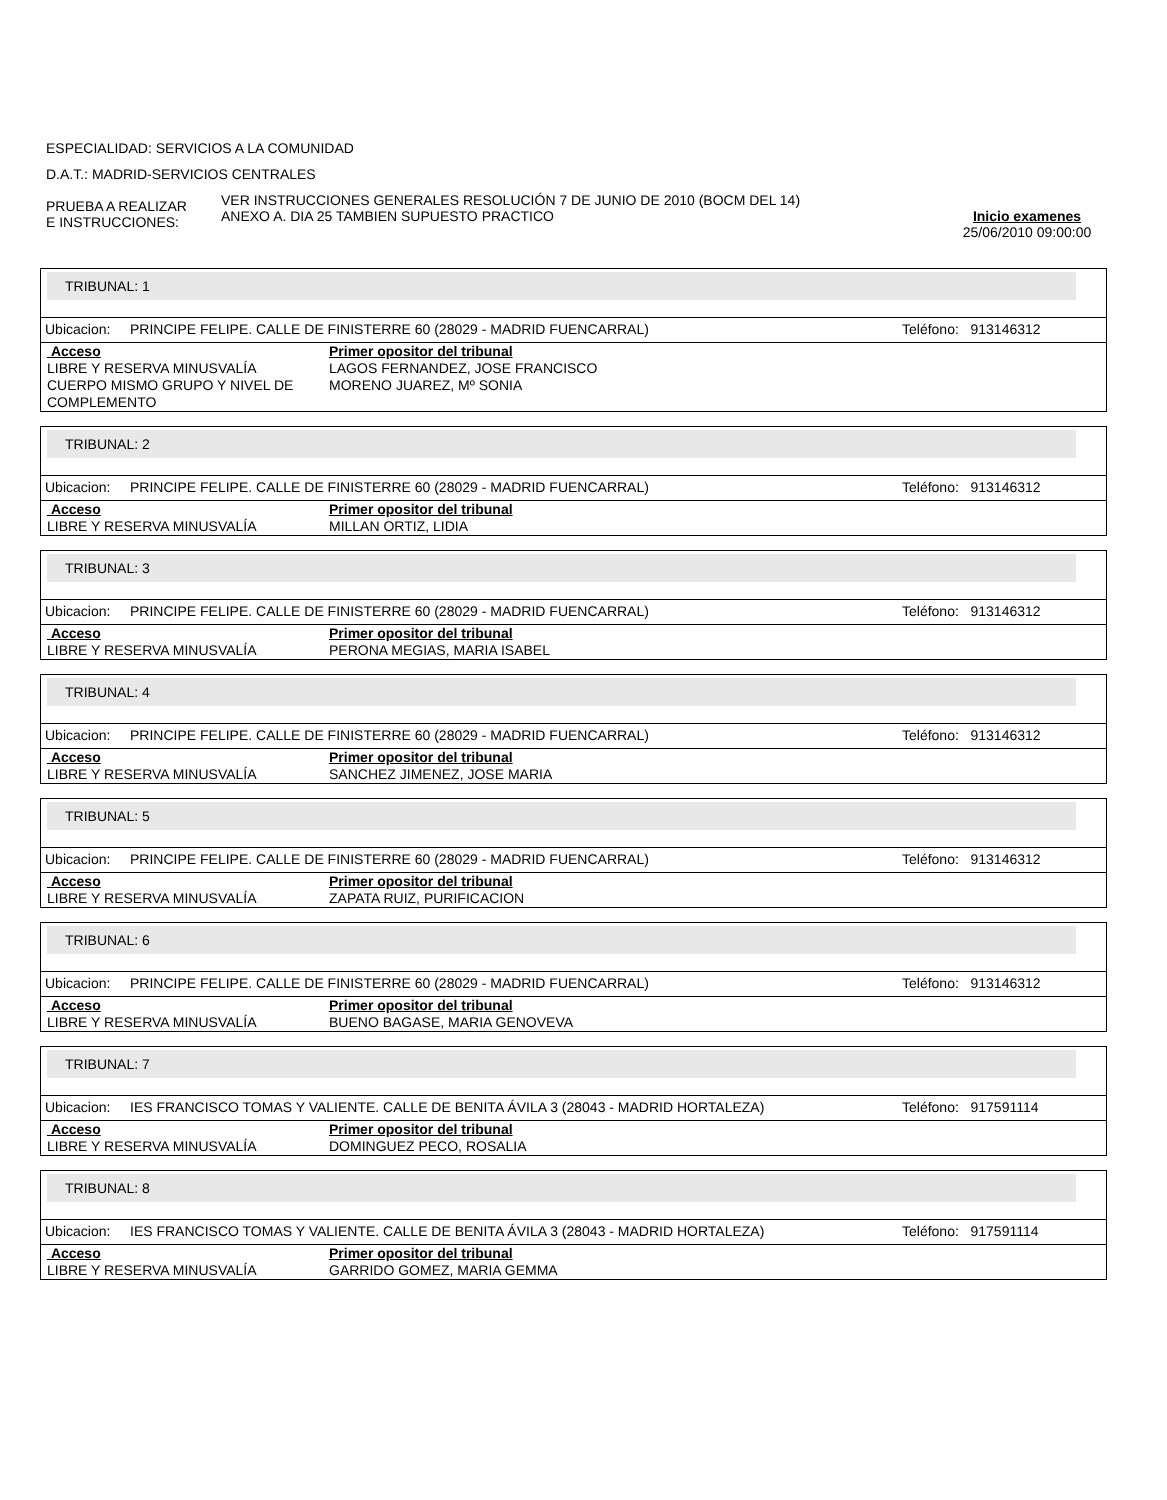ESPECIALIDAD: SERVICIOS A LA COMUNIDAD
D.A.T.: MADRID-SERVICIOS CENTRALES
PRUEBA A REALIZAR
E INSTRUCCIONES:
VER INSTRUCCIONES GENERALES RESOLUCIÓN 7 DE JUNIO DE 2010 (BOCM DEL 14)
ANEXO A. DIA 25 TAMBIEN SUPUESTO PRACTICO
Inicio examenes
25/06/2010 09:00:00
TRIBUNAL: 1
Ubicacion: PRINCIPE FELIPE. CALLE DE FINISTERRE 60 (28029 - MADRID FUENCARRAL) Teléfono: 913146312
| Acceso | Primer opositor del tribunal |
| --- | --- |
| LIBRE Y RESERVA MINUSVALÍA | LAGOS FERNANDEZ, JOSE FRANCISCO |
| CUERPO MISMO GRUPO Y NIVEL DE COMPLEMENTO | MORENO JUAREZ, Mº SONIA |
TRIBUNAL: 2
Ubicacion: PRINCIPE FELIPE. CALLE DE FINISTERRE 60 (28029 - MADRID FUENCARRAL) Teléfono: 913146312
| Acceso | Primer opositor del tribunal |
| --- | --- |
| LIBRE Y RESERVA MINUSVALÍA | MILLAN ORTIZ, LIDIA |
TRIBUNAL: 3
Ubicacion: PRINCIPE FELIPE. CALLE DE FINISTERRE 60 (28029 - MADRID FUENCARRAL) Teléfono: 913146312
| Acceso | Primer opositor del tribunal |
| --- | --- |
| LIBRE Y RESERVA MINUSVALÍA | PERONA MEGIAS, MARIA ISABEL |
TRIBUNAL: 4
Ubicacion: PRINCIPE FELIPE. CALLE DE FINISTERRE 60 (28029 - MADRID FUENCARRAL) Teléfono: 913146312
| Acceso | Primer opositor del tribunal |
| --- | --- |
| LIBRE Y RESERVA MINUSVALÍA | SANCHEZ JIMENEZ, JOSE MARIA |
TRIBUNAL: 5
Ubicacion: PRINCIPE FELIPE. CALLE DE FINISTERRE 60 (28029 - MADRID FUENCARRAL) Teléfono: 913146312
| Acceso | Primer opositor del tribunal |
| --- | --- |
| LIBRE Y RESERVA MINUSVALÍA | ZAPATA RUIZ, PURIFICACION |
TRIBUNAL: 6
Ubicacion: PRINCIPE FELIPE. CALLE DE FINISTERRE 60 (28029 - MADRID FUENCARRAL) Teléfono: 913146312
| Acceso | Primer opositor del tribunal |
| --- | --- |
| LIBRE Y RESERVA MINUSVALÍA | BUENO BAGASE, MARIA GENOVEVA |
TRIBUNAL: 7
Ubicacion: IES FRANCISCO TOMAS Y VALIENTE. CALLE DE BENITA ÁVILA 3 (28043 - MADRID HORTALEZA) Teléfono: 917591114
| Acceso | Primer opositor del tribunal |
| --- | --- |
| LIBRE Y RESERVA MINUSVALÍA | DOMINGUEZ PECO, ROSALIA |
TRIBUNAL: 8
Ubicacion: IES FRANCISCO TOMAS Y VALIENTE. CALLE DE BENITA ÁVILA 3 (28043 - MADRID HORTALEZA) Teléfono: 917591114
| Acceso | Primer opositor del tribunal |
| --- | --- |
| LIBRE Y RESERVA MINUSVALÍA | GARRIDO GOMEZ, MARIA GEMMA |